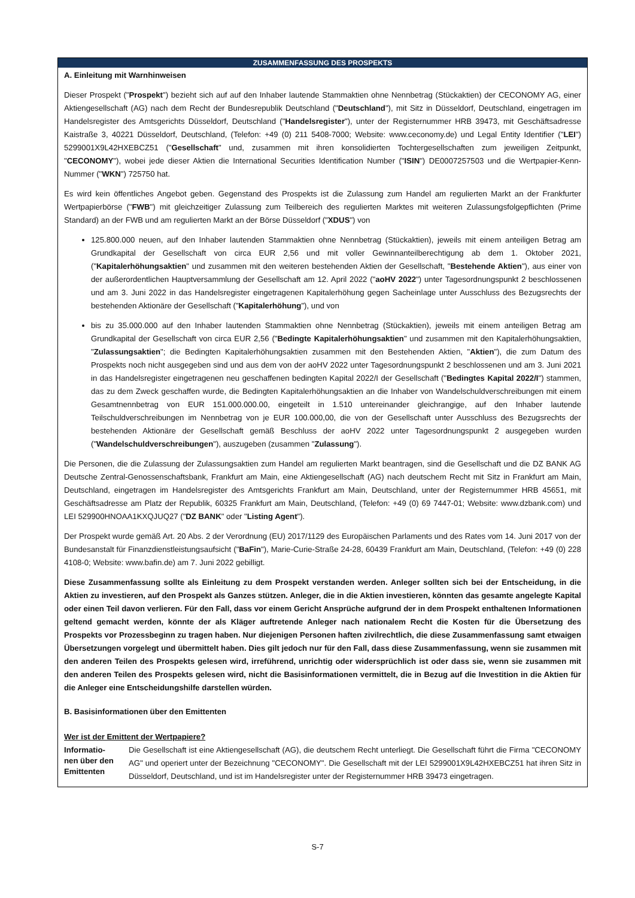ZUSAMMENFASSUNG DES PROSPEKTS
A. Einleitung mit Warnhinweisen
Dieser Prospekt ("Prospekt") bezieht sich auf auf den Inhaber lautende Stammaktien ohne Nennbetrag (Stückaktien) der CECONOMY AG, einer Aktiengesellschaft (AG) nach dem Recht der Bundesrepublik Deutschland ("Deutschland"), mit Sitz in Düsseldorf, Deutschland, eingetragen im Handelsregister des Amtsgerichts Düsseldorf, Deutschland ("Handelsregister"), unter der Registernummer HRB 39473, mit Geschäftsadresse Kaistraße 3, 40221 Düsseldorf, Deutschland, (Telefon: +49 (0) 211 5408-7000; Website: www.ceconomy.de) und Legal Entity Identifier ("LEI") 5299001X9L42HXEBCZ51 ("Gesellschaft" und, zusammen mit ihren konsolidierten Tochtergesellschaften zum jeweiligen Zeitpunkt, "CECONOMY"), wobei jede dieser Aktien die International Securities Identification Number ("ISIN") DE0007257503 und die Wertpapier-Kenn-Nummer ("WKN") 725750 hat.
Es wird kein öffentliches Angebot geben. Gegenstand des Prospekts ist die Zulassung zum Handel am regulierten Markt an der Frankfurter Wertpapierbörse ("FWB") mit gleichzeitiger Zulassung zum Teilbereich des regulierten Marktes mit weiteren Zulassungsfolgepflichten (Prime Standard) an der FWB und am regulierten Markt an der Börse Düsseldorf ("XDUS") von
125.800.000 neuen, auf den Inhaber lautenden Stammaktien ohne Nennbetrag (Stückaktien), jeweils mit einem anteiligen Betrag am Grundkapital der Gesellschaft von circa EUR 2,56 und mit voller Gewinnanteilberechtigung ab dem 1. Oktober 2021, ("Kapitalerhöhungsaktien" und zusammen mit den weiteren bestehenden Aktien der Gesellschaft, "Bestehende Aktien"), aus einer von der außerordentlichen Hauptversammlung der Gesellschaft am 12. April 2022 ("aoHV 2022") unter Tagesordnungspunkt 2 beschlossenen und am 3. Juni 2022 in das Handelsregister eingetragenen Kapitalerhöhung gegen Sacheinlage unter Ausschluss des Bezugsrechts der bestehenden Aktionäre der Gesellschaft ("Kapitalerhöhung"), und von
bis zu 35.000.000 auf den Inhaber lautenden Stammaktien ohne Nennbetrag (Stückaktien), jeweils mit einem anteiligen Betrag am Grundkapital der Gesellschaft von circa EUR 2,56 ("Bedingte Kapitalerhöhungsaktien" und zusammen mit den Kapitalerhöhungsaktien, "Zulassungsaktien"; die Bedingten Kapitalerhöhungsaktien zusammen mit den Bestehenden Aktien, "Aktien"), die zum Datum des Prospekts noch nicht ausgegeben sind und aus dem von der aoHV 2022 unter Tagesordnungspunkt 2 beschlossenen und am 3. Juni 2021 in das Handelsregister eingetragenen neu geschaffenen bedingten Kapital 2022/I der Gesellschaft ("Bedingtes Kapital 2022/I") stammen, das zu dem Zweck geschaffen wurde, die Bedingten Kapitalerhöhungsaktien an die Inhaber von Wandelschuldverschreibungen mit einem Gesamtnennbetrag von EUR 151.000.000.00, eingeteilt in 1.510 untereinander gleichrangige, auf den Inhaber lautende Teilschuldverschreibungen im Nennbetrag von je EUR 100.000,00, die von der Gesellschaft unter Ausschluss des Bezugsrechts der bestehenden Aktionäre der Gesellschaft gemäß Beschluss der aoHV 2022 unter Tagesordnungspunkt 2 ausgegeben wurden ("Wandelschuldverschreibungen"), auszugeben (zusammen "Zulassung").
Die Personen, die die Zulassung der Zulassungsaktien zum Handel am regulierten Markt beantragen, sind die Gesellschaft und die DZ BANK AG Deutsche Zentral-Genossenschaftsbank, Frankfurt am Main, eine Aktiengesellschaft (AG) nach deutschem Recht mit Sitz in Frankfurt am Main, Deutschland, eingetragen im Handelsregister des Amtsgerichts Frankfurt am Main, Deutschland, unter der Registernummer HRB 45651, mit Geschäftsadresse am Platz der Republik, 60325 Frankfurt am Main, Deutschland, (Telefon: +49 (0) 69 7447-01; Website: www.dzbank.com) und LEI 529900HNOAA1KXQJUQ27 ("DZ BANK" oder "Listing Agent").
Der Prospekt wurde gemäß Art. 20 Abs. 2 der Verordnung (EU) 2017/1129 des Europäischen Parlaments und des Rates vom 14. Juni 2017 von der Bundesanstalt für Finanzdienstleistungsaufsicht ("BaFin"), Marie-Curie-Straße 24-28, 60439 Frankfurt am Main, Deutschland, (Telefon: +49 (0) 228 4108-0; Website: www.bafin.de) am 7. Juni 2022 gebilligt.
Diese Zusammenfassung sollte als Einleitung zu dem Prospekt verstanden werden. Anleger sollten sich bei der Entscheidung, in die Aktien zu investieren, auf den Prospekt als Ganzes stützen. Anleger, die in die Aktien investieren, könnten das gesamte angelegte Kapital oder einen Teil davon verlieren. Für den Fall, dass vor einem Gericht Ansprüche aufgrund der in dem Prospekt enthaltenen Informationen geltend gemacht werden, könnte der als Kläger auftretende Anleger nach nationalem Recht die Kosten für die Übersetzung des Prospekts vor Prozessbeginn zu tragen haben. Nur diejenigen Personen haften zivilrechtlich, die diese Zusammenfassung samt etwaigen Übersetzungen vorgelegt und übermittelt haben. Dies gilt jedoch nur für den Fall, dass diese Zusammenfassung, wenn sie zusammen mit den anderen Teilen des Prospekts gelesen wird, irreführend, unrichtig oder widersprüchlich ist oder dass sie, wenn sie zusammen mit den anderen Teilen des Prospekts gelesen wird, nicht die Basisinformationen vermittelt, die in Bezug auf die Investition in die Aktien für die Anleger eine Entscheidungshilfe darstellen würden.
B. Basisinformationen über den Emittenten
Wer ist der Emittent der Wertpapiere?
| Informatio- nen über den Emittenten | Die Gesellschaft ist eine Aktiengesellschaft (AG), die deutschem Recht unterliegt. Die Gesellschaft führt die Firma "CECONOMY AG" und operiert unter der Bezeichnung "CECONOMY". Die Gesellschaft mit der LEI 5299001X9L42HXEBCZ51 hat ihren Sitz in Düsseldorf, Deutschland, und ist im Handelsregister unter der Registernummer HRB 39473 eingetragen. |
S-7